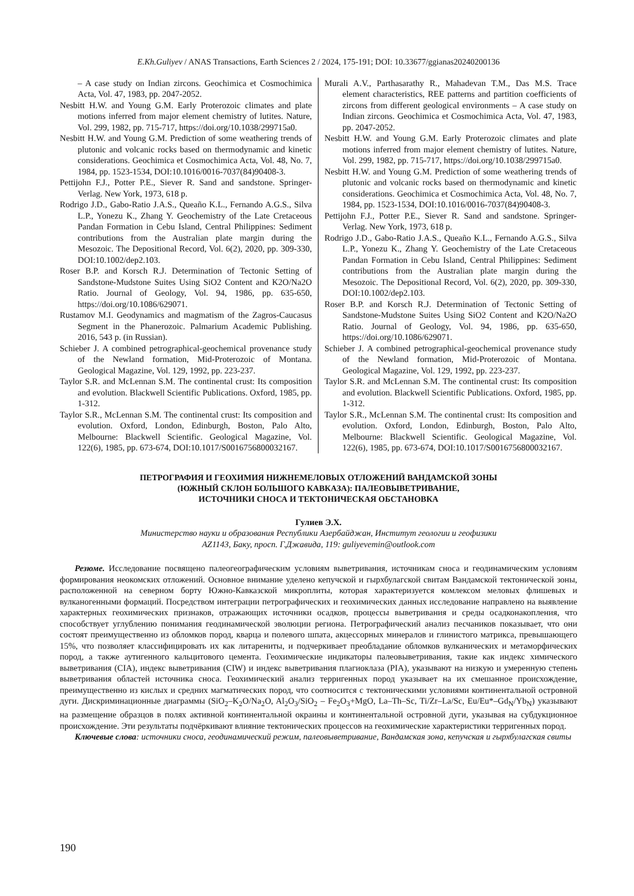E.Kh.Guliyev / ANAS Transactions, Earth Sciences 2 / 2024, 175-191; DOI: 10.33677/ggianas20240200136
– A case study on Indian zircons. Geochimica et Cosmochimica Acta, Vol. 47, 1983, pp. 2047-2052.
Nesbitt H.W. and Young G.M. Early Proterozoic climates and plate motions inferred from major element chemistry of lutites. Nature, Vol. 299, 1982, pp. 715-717, https://doi.org/10.1038/299715a0.
Nesbitt H.W. and Young G.M. Prediction of some weathering trends of plutonic and volcanic rocks based on thermodynamic and kinetic considerations. Geochimica et Cosmochimica Acta, Vol. 48, No. 7, 1984, pp. 1523-1534, DOI:10.1016/0016-7037(84)90408-3.
Pettijohn F.J., Potter P.E., Siever R. Sand and sandstone. Springer-Verlag. New York, 1973, 618 p.
Rodrigo J.D., Gabo-Ratio J.A.S., Queaño K.L., Fernando A.G.S., Silva L.P., Yonezu K., Zhang Y. Geochemistry of the Late Cretaceous Pandan Formation in Cebu Island, Central Philippines: Sediment contributions from the Australian plate margin during the Mesozoic. The Depositional Record, Vol. 6(2), 2020, pp. 309-330, DOI:10.1002/dep2.103.
Roser B.P. and Korsch R.J. Determination of Tectonic Setting of Sandstone-Mudstone Suites Using SiO2 Content and K2O/Na2O Ratio. Journal of Geology, Vol. 94, 1986, pp. 635-650, https://doi.org/10.1086/629071.
Rustamov M.I. Geodynamics and magmatism of the Zagros-Caucasus Segment in the Phanerozoic. Palmarium Academic Publishing. 2016, 543 p. (in Russian).
Schieber J. A combined petrographical-geochemical provenance study of the Newland formation, Mid-Proterozoic of Montana. Geological Magazine, Vol. 129, 1992, pp. 223-237.
Taylor S.R. and McLennan S.M. The continental crust: Its composition and evolution. Blackwell Scientific Publications. Oxford, 1985, pp. 1-312.
Taylor S.R., McLennan S.M. The continental crust: Its composition and evolution. Oxford, London, Edinburgh, Boston, Palo Alto, Melbourne: Blackwell Scientific. Geological Magazine, Vol. 122(6), 1985, pp. 673-674, DOI:10.1017/S0016756800032167.
Murali A.V., Parthasarathy R., Mahadevan T.M., Das M.S. Trace element characteristics, REE patterns and partition coefficients of zircons from different geological environments – A case study on Indian zircons. Geochimica et Cosmochimica Acta, Vol. 47, 1983, pp. 2047-2052.
Nesbitt H.W. and Young G.M. Early Proterozoic climates and plate motions inferred from major element chemistry of lutites. Nature, Vol. 299, 1982, pp. 715-717, https://doi.org/10.1038/299715a0.
Nesbitt H.W. and Young G.M. Prediction of some weathering trends of plutonic and volcanic rocks based on thermodynamic and kinetic considerations. Geochimica et Cosmochimica Acta, Vol. 48, No. 7, 1984, pp. 1523-1534, DOI:10.1016/0016-7037(84)90408-3.
Pettijohn F.J., Potter P.E., Siever R. Sand and sandstone. Springer-Verlag. New York, 1973, 618 p.
Rodrigo J.D., Gabo-Ratio J.A.S., Queaño K.L., Fernando A.G.S., Silva L.P., Yonezu K., Zhang Y. Geochemistry of the Late Cretaceous Pandan Formation in Cebu Island, Central Philippines: Sediment contributions from the Australian plate margin during the Mesozoic. The Depositional Record, Vol. 6(2), 2020, pp. 309-330, DOI:10.1002/dep2.103.
Roser B.P. and Korsch R.J. Determination of Tectonic Setting of Sandstone-Mudstone Suites Using SiO2 Content and K2O/Na2O Ratio. Journal of Geology, Vol. 94, 1986, pp. 635-650, https://doi.org/10.1086/629071.
Schieber J. A combined petrographical-geochemical provenance study of the Newland formation, Mid-Proterozoic of Montana. Geological Magazine, Vol. 129, 1992, pp. 223-237.
Taylor S.R. and McLennan S.M. The continental crust: Its composition and evolution. Blackwell Scientific Publications. Oxford, 1985, pp. 1-312.
Taylor S.R., McLennan S.M. The continental crust: Its composition and evolution. Oxford, London, Edinburgh, Boston, Palo Alto, Melbourne: Blackwell Scientific. Geological Magazine, Vol. 122(6), 1985, pp. 673-674, DOI:10.1017/S0016756800032167.
ПЕТРОГРАФИЯ И ГЕОХИМИЯ НИЖНЕМЕЛОВЫХ ОТЛОЖЕНИЙ ВАНДАМСКОЙ ЗОНЫ
(ЮЖНЫЙ СКЛОН БОЛЬШОГО КАВКАЗА): ПАЛЕОВЫВЕТРИВАНИЕ,
ИСТОЧНИКИ СНОСА И ТЕКТОНИЧЕСКАЯ ОБСТАНОВКА
Гулиев Э.Х.
Министерство науки и образования Республики Азербайджан, Институт геологии и геофизики
AZ1143, Баку, просп. Г.Джавида, 119: guliyevemin@outlook.com
Резюме. Исследование посвящено палеогеографическим условиям выветривания, источникам сноса и геодинамическим условиям формирования неокомских отложений. Основное внимание уделено кепучской и гырхбулагской свитам Вандамской тектонической зоны, расположенной на северном борту Южно-Кавказской микроплиты, которая характеризуется комлексом меловых флишевых и вулканогенными формаций. Посредством интеграции петрографических и геохимических данных исследование направлено на выявление характерных геохимических признаков, отражающих источники осадков, процессы выветривания и среды осадконакопления, что способствует углублению понимания геодинамической эволюции региона. Петрографический анализ песчаников показывает, что они состоят преимущественно из обломков пород, кварца и полевого шпата, акцессорных минералов и глинистого матрикса, превышающего 15%, что позволяет классифицировать их как литарениты, и подчеркивает преобладание обломков вулканических и метаморфических пород, а также аутигенного кальцитового цемента. Геохимические индикаторы палеовыветривания, такие как индекс химического выветривания (CIA), индекс выветривания (CIW) и индекс выветривания плагиоклаза (PIA), указывают на низкую и умеренную степень выветривания областей источника сноса. Геохимический анализ терригенных пород указывает на их смешанное происхождение, преимущественно из кислых и средних магматических пород, что соотносится с тектоническими условиями континентальной островной дуги. Дискриминационные диаграммы (SiO<sub>2</sub>–K<sub>2</sub>O/Na<sub>2</sub>O, Al<sub>2</sub>O<sub>3</sub>/SiO<sub>2</sub> – Fe<sub>2</sub>O<sub>3</sub>+MgO, La–Th–Sc, Ti/Zr–La/Sc, Eu/Eu*–Gd<sub>N</sub>/Yb<sub>N</sub>) указывают на размещение образцов в полях активной континентальной окраины и континентальной островной дуги, указывая на субдукционное происхождение. Эти результаты подчёркивают влияние тектонических процессов на геохимические характеристики терригенных пород.
Ключевые слова: источники сноса, геодинамический режим, палеовыветривание, Вандамская зона, кепучская и гырхбулагская свиты
190